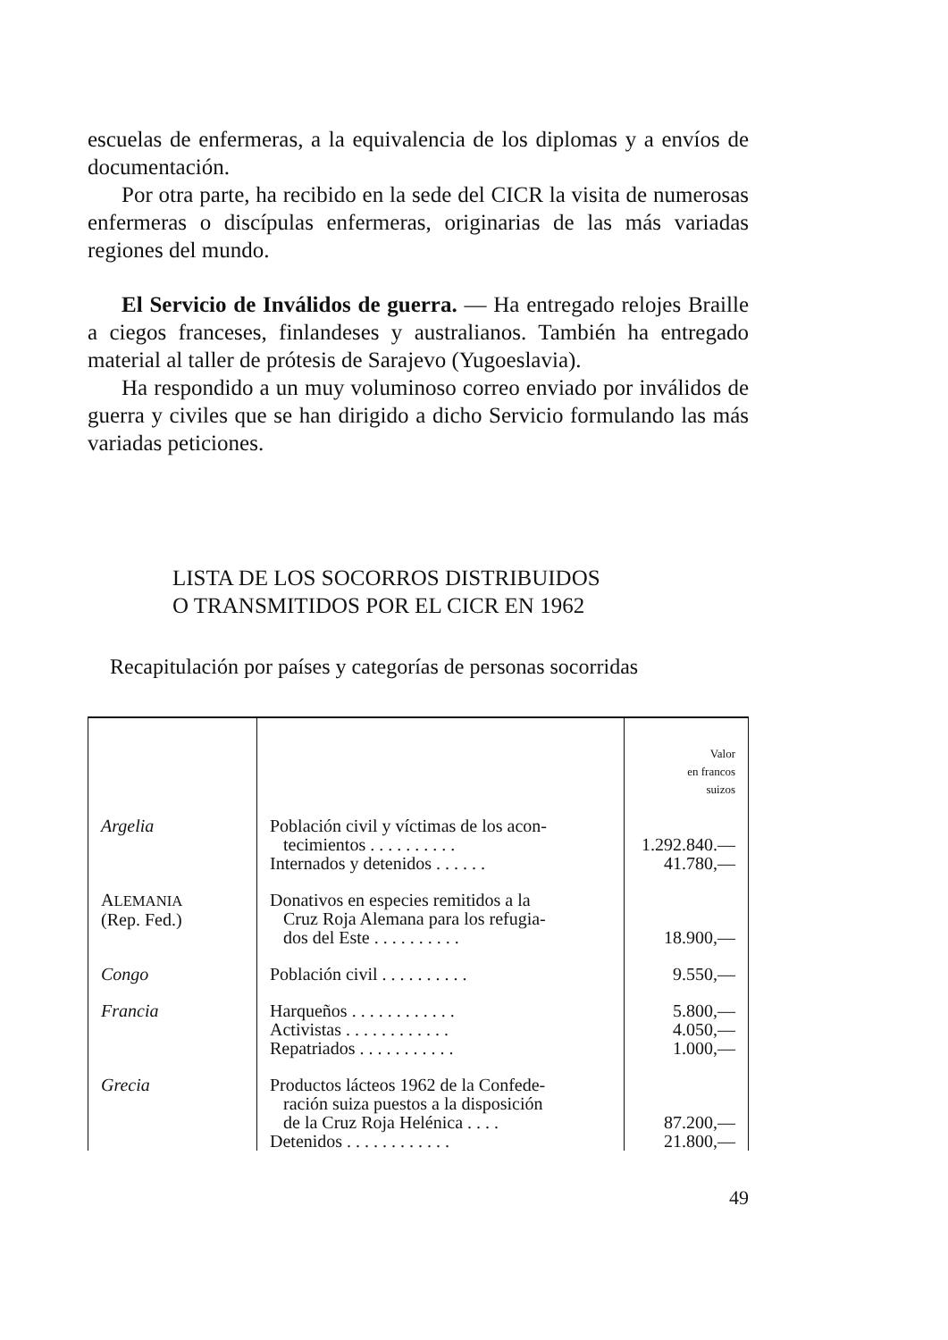escuelas de enfermeras, a la equivalencia de los diplomas y a envíos de documentación.
Por otra parte, ha recibido en la sede del CICR la visita de numerosas enfermeras o discípulas enfermeras, originarias de las más variadas regiones del mundo.
El Servicio de Inválidos de guerra. — Ha entregado relojes Braille a ciegos franceses, finlandeses y australianos. También ha entregado material al taller de prótesis de Sarajevo (Yugoeslavia).
Ha respondido a un muy voluminoso correo enviado por inválidos de guerra y civiles que se han dirigido a dicho Servicio formulando las más variadas peticiones.
LISTA DE LOS SOCORROS DISTRIBUIDOS
O TRANSMITIDOS POR EL CICR EN 1962
Recapitulación por países y categorías de personas socorridas
| | | Valor en francos suizos |
| Argelia | Población civil y víctimas de los acon- tecimientos . . . . . . . . . . Internados y detenidos . . . . . . | 1.292.840.— 41.780,— |
| A LEMANIA (Rep. Fed.) | Donativos en especies remitidos a la Cruz Roja Alemana para los refugia- dos del Este . . . . . . . . . . | 18.900,— |
| Congo | Población civil . . . . . . . . . . | 9.550,— |
| Francia | Harqueños . . . . . . . . . . . . Activistas . . . . . . . . . . . . Repatriados . . . . . . . . . . . | 5.800,— 4.050,— 1.000,— |
| Grecia | Productos lácteos 1962 de la Confede- ración suiza puestos a la disposición de la Cruz Roja Helénica . . . . Detenidos . . . . . . . . . . . . | 87.200,— 21.800,— |
49